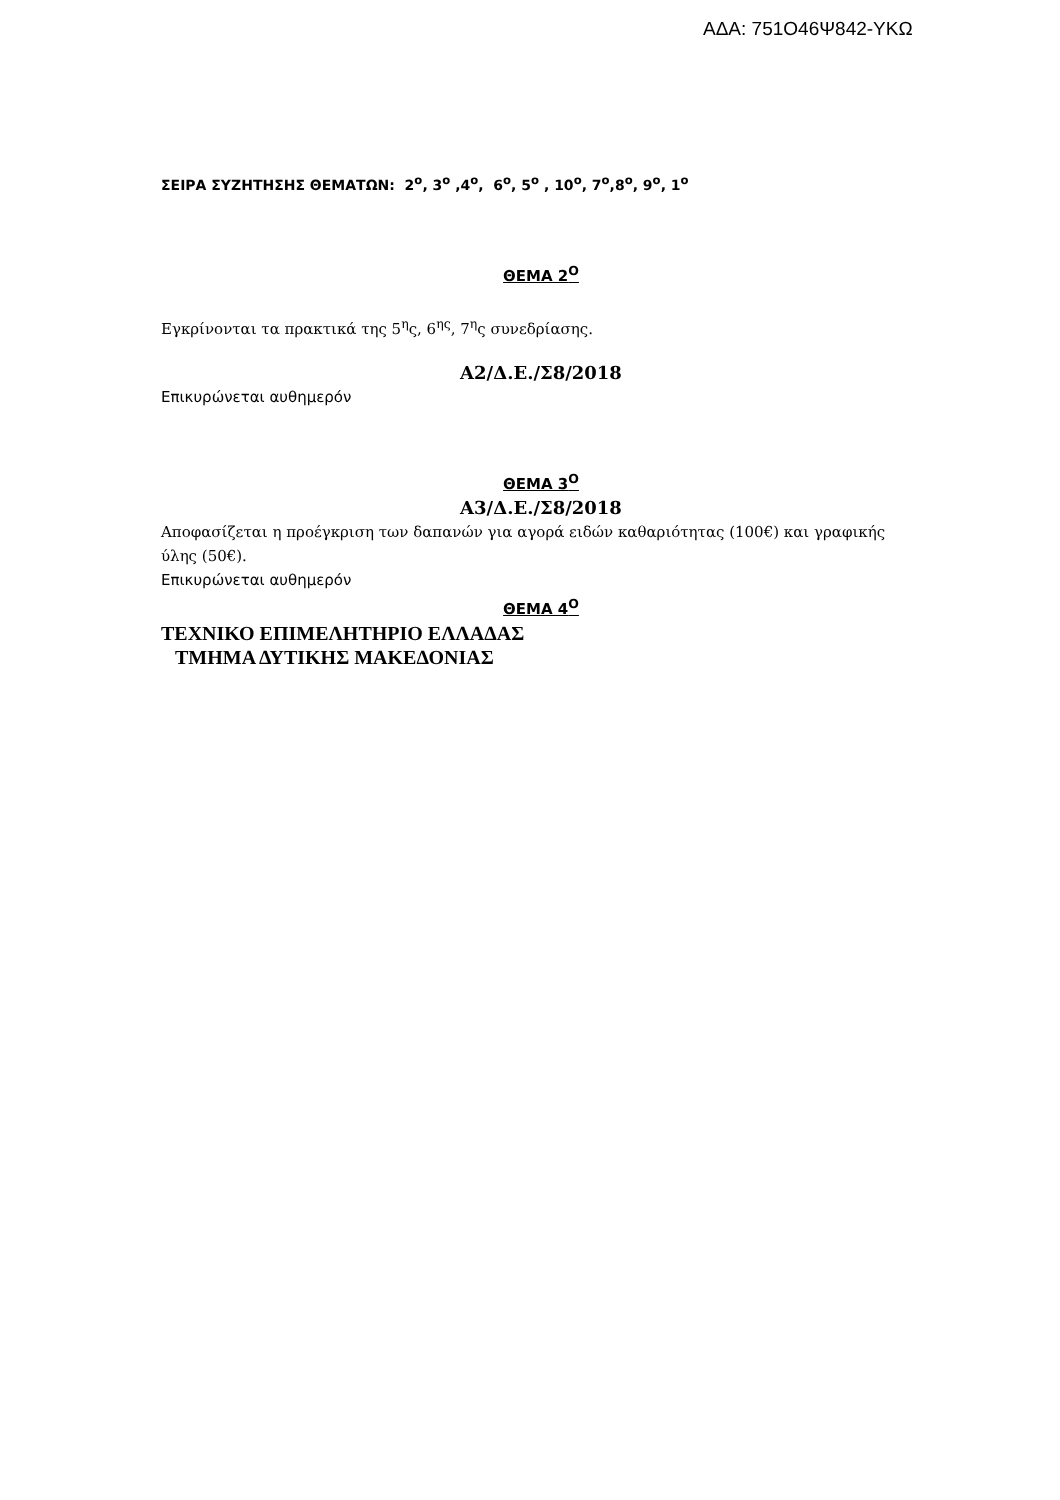ΑΔΑ: 751Ο46Ψ842-ΥΚΩ
ΣΕΙΡΑ ΣΥΖΗΤΗΣΗΣ ΘΕΜΑΤΩΝ: 2<sup>ο</sup>, 3<sup>ο</sup> ,4<sup>ο</sup>, 6<sup>ο</sup>, 5<sup>ο</sup> , 10<sup>ο</sup>, 7<sup>ο</sup>,8<sup>ο</sup>, 9<sup>ο</sup>, 1<sup>ο</sup>
ΘΕΜΑ 2<sup>Ο</sup>
Εγκρίνονται τα πρακτικά της 5<sup>η</sup>ς, 6<sup>ης</sup>, 7<sup>η</sup>ς συνεδρίασης.
Α2/Δ.Ε./Σ8/2018
Επικυρώνεται αυθημερόν
ΘΕΜΑ 3<sup>Ο</sup>
Α3/Δ.Ε./Σ8/2018
Αποφασίζεται η προέγκριση των δαπανών για αγορά ειδών καθαριότητας (100€) και γραφικής ύλης (50€).
Επικυρώνεται αυθημερόν
ΘΕΜΑ 4<sup>Ο</sup>
ΤΕΧΝΙΚΟ ΕΠΙΜΕΛΗΤΗΡΙΟ ΕΛΛΑΔΑΣ
ΤΜΗΜΑ ΔΥΤΙΚΗΣ ΜΑΚΕΔΟΝΙΑΣ